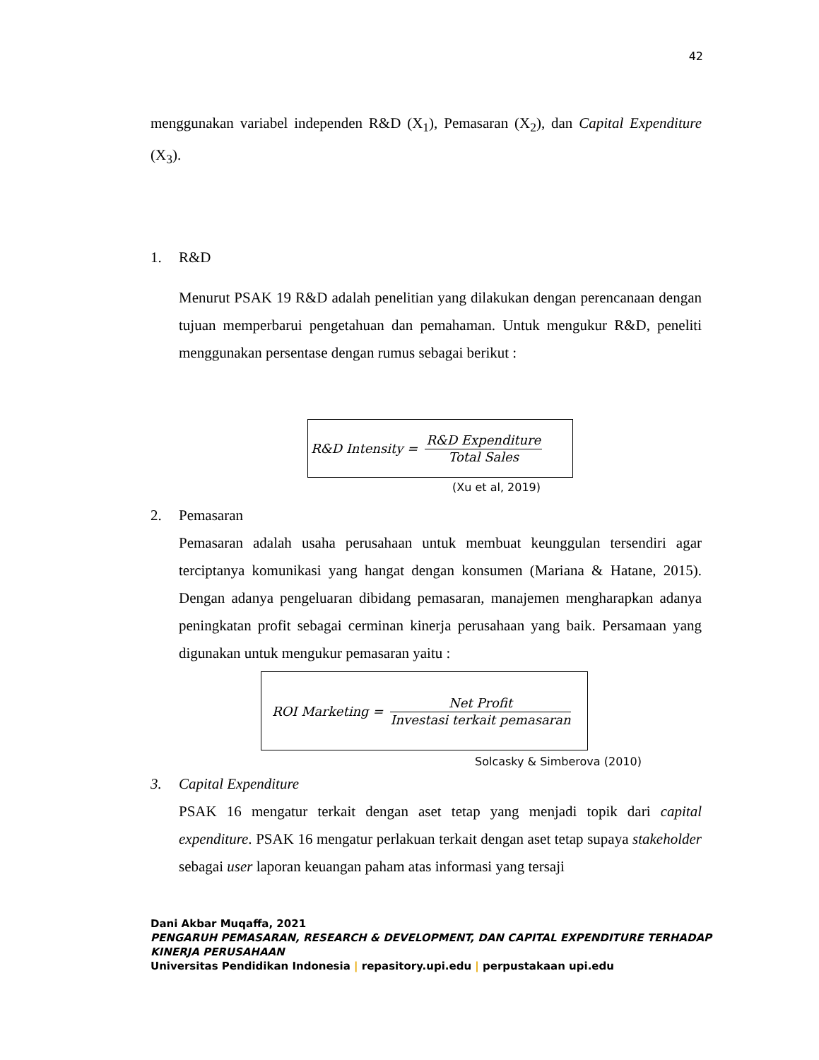42
menggunakan variabel independen R&D (X<sub>1</sub>), Pemasaran (X<sub>2</sub>), dan Capital Expenditure (X<sub>3</sub>).
1. R&D
Menurut PSAK 19 R&D adalah penelitian yang dilakukan dengan perencanaan dengan tujuan memperbarui pengetahuan dan pemahaman. Untuk mengukur R&D, peneliti menggunakan persentase dengan rumus sebagai berikut :
R&D Intensity = R&D Expenditure Total Sales
(Xu et al, 2019)
2. Pemasaran
Pemasaran adalah usaha perusahaan untuk membuat keunggulan tersendiri agar terciptanya komunikasi yang hangat dengan konsumen (Mariana & Hatane, 2015). Dengan adanya pengeluaran dibidang pemasaran, manajemen mengharapkan adanya peningkatan profit sebagai cerminan kinerja perusahaan yang baik. Persamaan yang digunakan untuk mengukur pemasaran yaitu :
ROI Marketing = Net Profit Investasi terkait pemasaran
Solcasky & Simberova (2010)
3. Capital Expenditure
PSAK 16 mengatur terkait dengan aset tetap yang menjadi topik dari capital expenditure. PSAK 16 mengatur perlakuan terkait dengan aset tetap supaya stakeholder sebagai user laporan keuangan paham atas informasi yang tersaji
Dani Akbar Muqaffa, 2021
PENGARUH PEMASARAN, RESEARCH & DEVELOPMENT, DAN CAPITAL EXPENDITURE TERHADAP
KINERJA PERUSAHAAN
Universitas Pendidikan Indonesia | repasitory.upi.edu | perpustakaan upi.edu